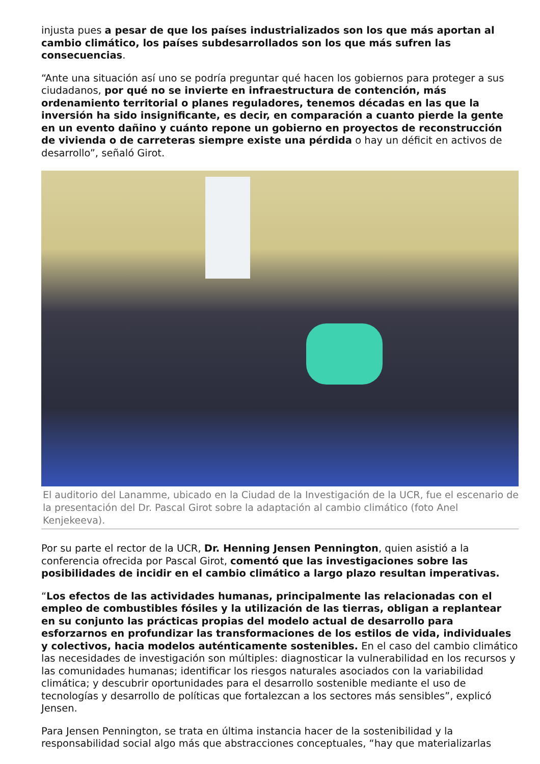injusta pues a pesar de que los países industrializados son los que más aportan al cambio climático, los países subdesarrollados son los que más sufren las consecuencias.
“Ante una situación así uno se podría preguntar qué hacen los gobiernos para proteger a sus ciudadanos, por qué no se invierte en infraestructura de contención, más ordenamiento territorial o planes reguladores, tenemos décadas en las que la inversión ha sido insignificante, es decir, en comparación a cuanto pierde la gente en un evento dañino y cuánto repone un gobierno en proyectos de reconstrucción de vivienda o de carreteras siempre existe una pérdida o hay un déficit en activos de desarrollo”, señaló Girot.
El auditorio del Lanamme, ubicado en la Ciudad de la Investigación de la UCR, fue el escenario de la presentación del Dr. Pascal Girot sobre la adaptación al cambio climático (foto Anel Kenjekeeva).
Por su parte el rector de la UCR, Dr. Henning Jensen Pennington, quien asistió a la conferencia ofrecida por Pascal Girot, comentó que las investigaciones sobre las posibilidades de incidir en el cambio climático a largo plazo resultan imperativas.
“Los efectos de las actividades humanas, principalmente las relacionadas con el empleo de combustibles fósiles y la utilización de las tierras, obligan a replantear en su conjunto las prácticas propias del modelo actual de desarrollo para esforzarnos en profundizar las transformaciones de los estilos de vida, individuales y colectivos, hacia modelos auténticamente sostenibles. En el caso del cambio climático las necesidades de investigación son múltiples: diagnosticar la vulnerabilidad en los recursos y las comunidades humanas; identificar los riesgos naturales asociados con la variabilidad climática; y descubrir oportunidades para el desarrollo sostenible mediante el uso de tecnologías y desarrollo de políticas que fortalezcan a los sectores más sensibles”, explicó Jensen.
Para Jensen Pennington, se trata en última instancia hacer de la sostenibilidad y la responsabilidad social algo más que abstracciones conceptuales, “hay que materializarlas